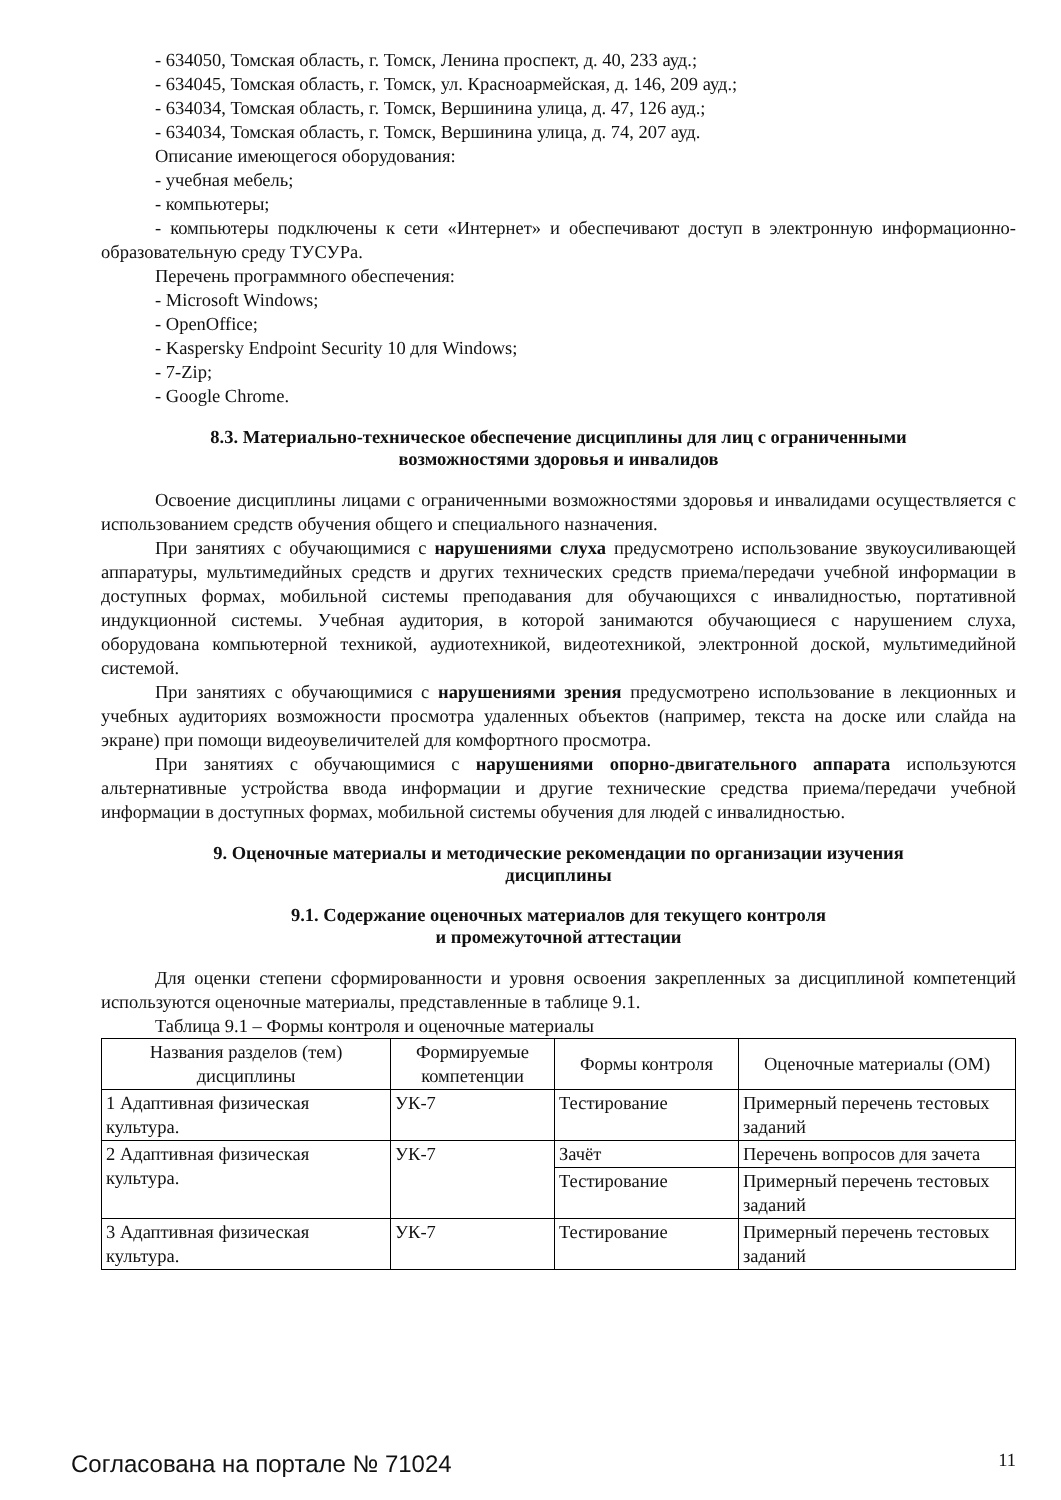- 634050, Томская область, г. Томск, Ленина проспект, д. 40, 233 ауд.;
- 634045, Томская область, г. Томск, ул. Красноармейская, д. 146, 209 ауд.;
- 634034, Томская область, г. Томск, Вершинина улица, д. 47, 126 ауд.;
- 634034, Томская область, г. Томск, Вершинина улица, д. 74, 207 ауд.
Описание имеющегося оборудования:
- учебная мебель;
- компьютеры;
- компьютеры подключены к сети «Интернет» и обеспечивают доступ в электронную информационно-образовательную среду ТУСУРа.
Перечень программного обеспечения:
- Microsoft Windows;
- OpenOffice;
- Kaspersky Endpoint Security 10 для Windows;
- 7-Zip;
- Google Chrome.
8.3. Материально-техническое обеспечение дисциплины для лиц с ограниченными
возможностями здоровья и инвалидов
Освоение дисциплины лицами с ограниченными возможностями здоровья и инвалидами осуществляется с использованием средств обучения общего и специального назначения.
При занятиях с обучающимися с нарушениями слуха предусмотрено использование звукоусиливающей аппаратуры, мультимедийных средств и других технических средств приема/передачи учебной информации в доступных формах, мобильной системы преподавания для обучающихся с инвалидностью, портативной индукционной системы. Учебная аудитория, в которой занимаются обучающиеся с нарушением слуха, оборудована компьютерной техникой, аудиотехникой, видеотехникой, электронной доской, мультимедийной системой.
При занятиях с обучающимися с нарушениями зрения предусмотрено использование в лекционных и учебных аудиториях возможности просмотра удаленных объектов (например, текста на доске или слайда на экране) при помощи видеоувеличителей для комфортного просмотра.
При занятиях с обучающимися с нарушениями опорно-двигательного аппарата используются альтернативные устройства ввода информации и другие технические средства приема/передачи учебной информации в доступных формах, мобильной системы обучения для людей с инвалидностью.
9. Оценочные материалы и методические рекомендации по организации изучения
дисциплины
9.1. Содержание оценочных материалов для текущего контроля
и промежуточной аттестации
Для оценки степени сформированности и уровня освоения закрепленных за дисциплиной компетенций используются оценочные материалы, представленные в таблице 9.1.
Таблица 9.1 – Формы контроля и оценочные материалы
| Названия разделов (тем) дисциплины | Формируемые компетенции | Формы контроля | Оценочные материалы (ОМ) |
| --- | --- | --- | --- |
| 1 Адаптивная физическая культура. | УК-7 | Тестирование | Примерный перечень тестовых заданий |
| 2 Адаптивная физическая культура. | УК-7 | Зачёт | Перечень вопросов для зачета |
| | | Тестирование | Примерный перечень тестовых заданий |
| 3 Адаптивная физическая культура. | УК-7 | Тестирование | Примерный перечень тестовых заданий |
Согласована на портале № 71024 11